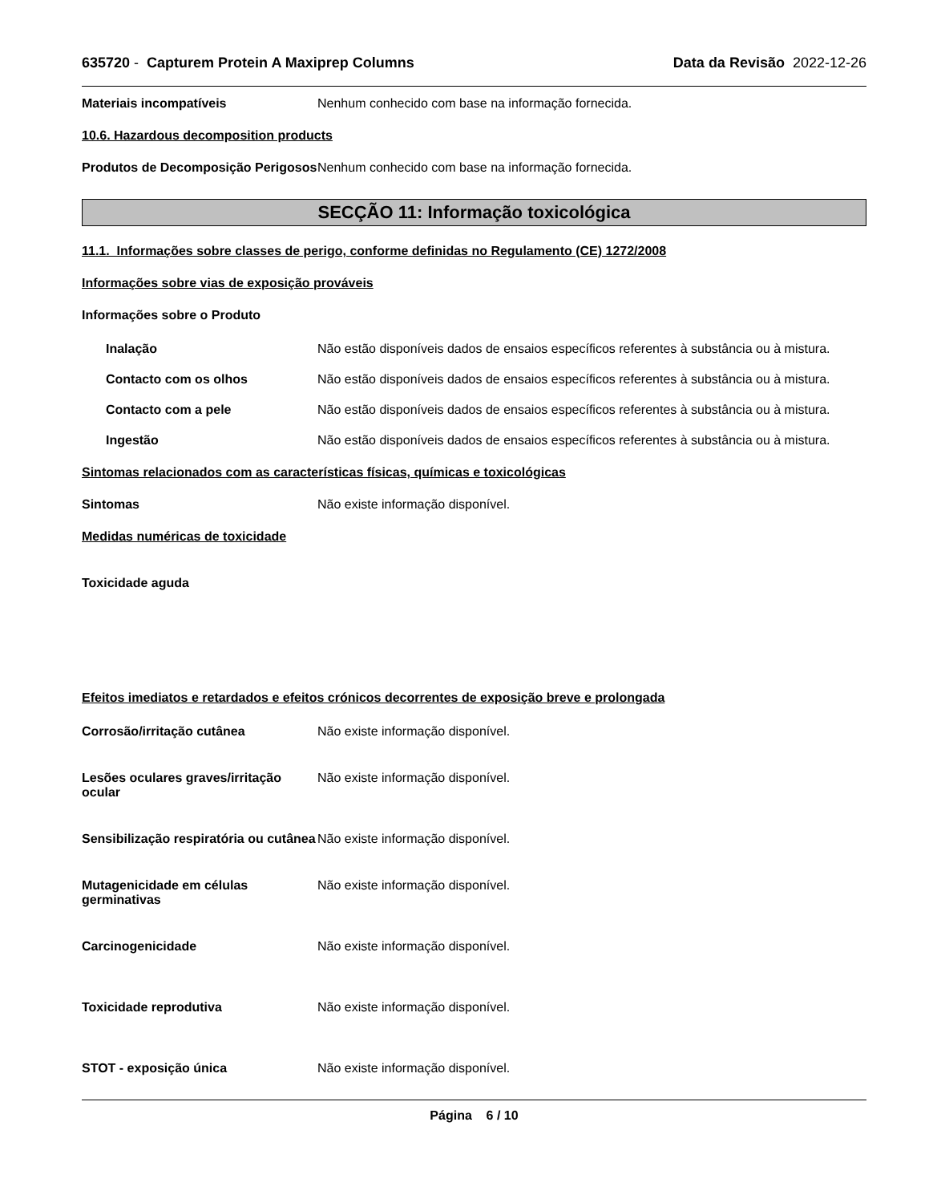635720 - Capturem Protein A Maxiprep Columns Data da Revisão 2022-12-26
Materiais incompatíveis Nenhum conhecido com base na informação fornecida.
10.6. Hazardous decomposition products
Produtos de Decomposição Perigosos
Nenhum conhecido com base na informação fornecida.
SECÇÃO 11: Informação toxicológica
11.1. Informações sobre classes de perigo, conforme definidas no Regulamento (CE) 1272/2008
Informações sobre vias de exposição prováveis
Informações sobre o Produto
Inalação Não estão disponíveis dados de ensaios específicos referentes à substância ou à mistura.
Contacto com os olhos Não estão disponíveis dados de ensaios específicos referentes à substância ou à mistura.
Contacto com a pele Não estão disponíveis dados de ensaios específicos referentes à substância ou à mistura.
Ingestão Não estão disponíveis dados de ensaios específicos referentes à substância ou à mistura.
Sintomas relacionados com as características físicas, químicas e toxicológicas
Sintomas Não existe informação disponível.
Medidas numéricas de toxicidade
Toxicidade aguda
Efeitos imediatos e retardados e efeitos crónicos decorrentes de exposição breve e prolongada
Corrosão/irritação cutânea Não existe informação disponível.
Lesões oculares graves/irritação ocular
Não existe informação disponível.
Sensibilização respiratória ou cutânea
Não existe informação disponível.
Mutagenicidade em células germinativas
Não existe informação disponível.
Carcinogenicidade Não existe informação disponível.
Toxicidade reprodutiva Não existe informação disponível.
STOT - exposição única Não existe informação disponível.
Página 6 / 10